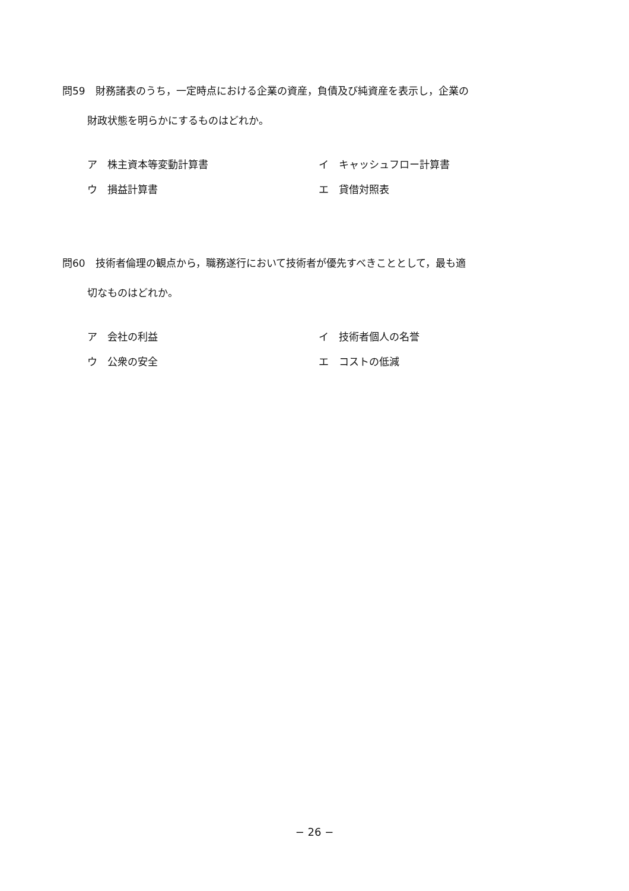問59　財務諸表のうち，一定時点における企業の資産，負債及び純資産を表示し，企業の
財政状態を明らかにするものはどれか。
ア　株主資本等変動計算書
イ　キャッシュフロー計算書
ウ　損益計算書
エ　貸借対照表
問60　技術者倫理の観点から，職務遂行において技術者が優先すべきこととして，最も適
切なものはどれか。
ア　会社の利益
イ　技術者個人の名誉
ウ　公衆の安全
エ　コストの低減
− 26 −